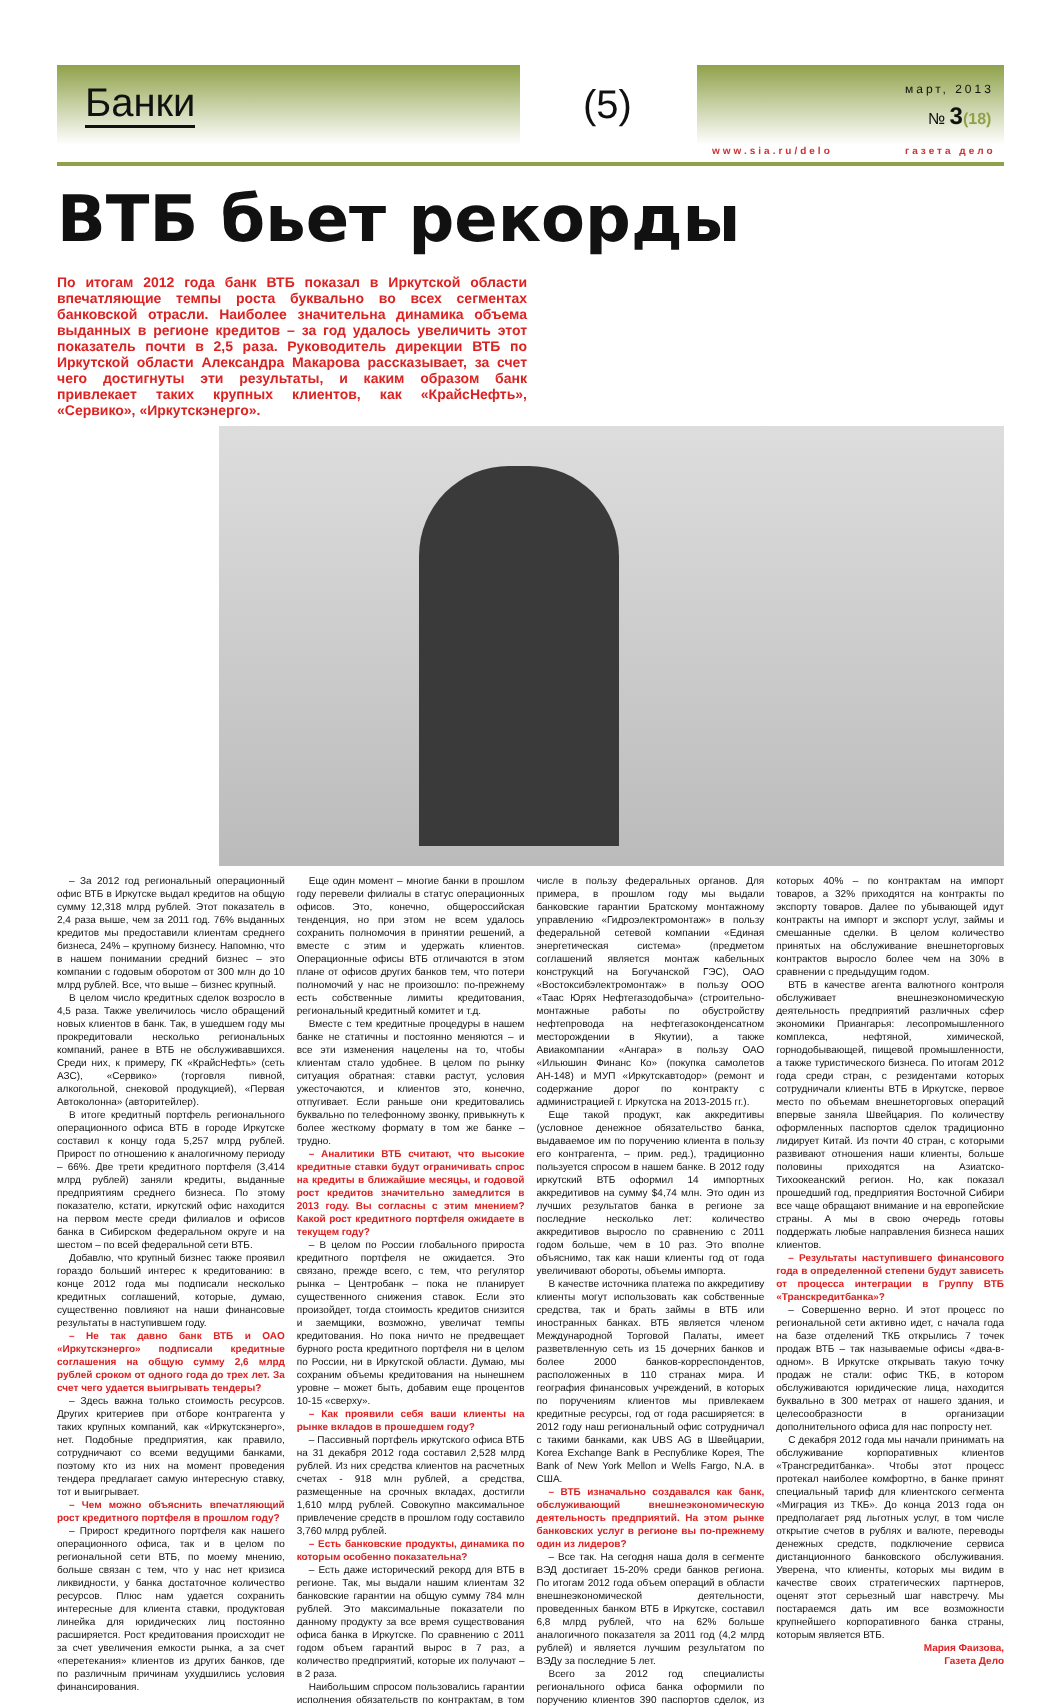Банки (5) март, 2013
№ 3(18)
www.sia.ru/delo газета дело
ВТБ бьет рекорды
По итогам 2012 года банк ВТБ показал в Иркутской области впечатляющие темпы роста буквально во всех сегментах банковской отрасли. Наиболее значительна динамика объема выданных в регионе кредитов – за год удалось увеличить этот показатель почти в 2,5 раза. Руководитель дирекции ВТБ по Иркутской области Александра Макарова рассказывает, за счет чего достигнуты эти результаты, и каким образом банк привлекает таких крупных клиентов, как «КрайсНефть», «Сервико», «Иркутскэнерго».
– За 2012 год региональный операционный офис ВТБ в Иркутске выдал кредитов на общую сумму 12,318 млрд рублей. Этот показатель в 2,4 раза выше, чем за 2011 год. 76% выданных кредитов мы предоставили клиентам среднего бизнеса, 24% – крупному бизнесу. Напомню, что в нашем понимании средний бизнес – это компании с годовым оборотом от 300 млн до 10 млрд рублей. Все, что выше – бизнес крупный.
В целом число кредитных сделок возросло в 4,5 раза. Также увеличилось число обращений новых клиентов в банк. Так, в ушедшем году мы прокредитовали несколько региональных компаний, ранее в ВТБ не обслуживавшихся. Среди них, к примеру, ГК «КрайсНефть» (сеть АЗС), «Сервико» (торговля пивной, алкогольной, снековой продукцией), «Первая Автоколонна» (авторитейлер).
В итоге кредитный портфель регионального операционного офиса ВТБ в городе Иркутске составил к концу года 5,257 млрд рублей. Прирост по отношению к аналогичному периоду – 66%. Две трети кредитного портфеля (3,414 млрд рублей) заняли кредиты, выданные предприятиям среднего бизнеса. По этому показателю, кстати, иркутский офис находится на первом месте среди филиалов и офисов банка в Сибирском федеральном округе и на шестом – по всей федеральной сети ВТБ.
Добавлю, что крупный бизнес также проявил гораздо больший интерес к кредитованию: в конце 2012 года мы подписали несколько кредитных соглашений, которые, думаю, существенно повлияют на наши финансовые результаты в наступившем году.
– Не так давно банк ВТБ и ОАО «Иркутскэнерго» подписали кредитные соглашения на общую сумму 2,6 млрд рублей сроком от одного года до трех лет. За счет чего удается выигрывать тендеры?
– Здесь важна только стоимость ресурсов. Других критериев при отборе контрагента у таких крупных компаний, как «Иркутскэнерго», нет. Подобные предприятия, как правило, сотрудничают со всеми ведущими банками, поэтому кто из них на момент проведения тендера предлагает самую интересную ставку, тот и выигрывает.
– Чем можно объяснить впечатляющий рост кредитного портфеля в прошлом году?
– Прирост кредитного портфеля как нашего операционного офиса, так и в целом по региональной сети ВТБ, по моему мнению, больше связан с тем, что у нас нет кризиса ликвидности, у банка доста­точное количество ресурсов. Плюс нам удается сохранить интересные для клиента ставки, продуктовая линейка для юридических лиц постоянно расширяется. Рост кредитования происходит не за счет увеличения емкости рынка, а за счет «перетекания» клиентов из других банков, где по различным причинам ухудшились условия финансирования.
Еще один момент – многие банки в прошлом году перевели филиалы в статус операционных офисов. Это, конечно, общероссийская тенденция, но при этом не всем удалось сохранить полномочия в принятии решений, а вместе с этим и удержать клиентов. Операционные офисы ВТБ отличаются в этом плане от офисов других банков тем, что потери полномочий у нас не произошло: по-прежнему есть собственные лимиты кредитования, региональный кредитный комитет и т.д.
Вместе с тем кредитные процедуры в нашем банке не статичны и постоянно меняются – и все эти изменения нацелены на то, чтобы клиентам стало удобнее. В целом по рынку ситуация обратная: ставки растут, условия ужесточаются, и клиентов это, конечно, отпугивает. Если раньше они кредитовались буквально по телефонному звонку, привыкнуть к более жесткому формату в том же банке – трудно.
– Аналитики ВТБ считают, что высокие кредитные ставки будут ограничивать спрос на кредиты в ближайшие месяцы, и годовой рост кредитов значительно замедлится в 2013 году. Вы согласны с этим мнением? Какой рост кредитного портфеля ожидаете в текущем году?
– В целом по России глобального прироста кредитного портфеля не ожидается. Это связано, прежде всего, с тем, что регулятор рынка – Центробанк – пока не планирует существенного снижения ставок. Если это произойдет, тогда стоимость кредитов снизится и заемщики, возможно, увеличат темпы кредитования. Но пока ничто не предвещает бурного роста кредитного портфеля ни в целом по России, ни в Иркутской области. Думаю, мы сохраним объемы кредитования на нынешнем уровне – может быть, добавим еще процентов 10-15 «сверху».
– Как проявили себя ваши клиенты на рынке вкладов в прошедшем году?
– Пассивный портфель иркутского офиса ВТБ на 31 декабря 2012 года составил 2,528 млрд рублей. Из них средства клиентов на расчетных счетах - 918 млн рублей, а средства, размещенные на срочных вкладах, достигли 1,610 млрд рублей. Совокупно максимальное привлечение средств в прошлом году составило 3,760 млрд рублей.
– Есть банковские продукты, динамика по которым особенно показательна?
– Есть даже исторический рекорд для ВТБ в регионе. Так, мы выдали нашим клиентам 32 банковские гарантии на общую сумму 784 млн рублей. Это максимальные показатели по данному продукту за все время существования офиса банка в Иркутске. По сравнению с 2011 годом объем гарантий вырос в 7 раз, а количество предприятий, которые их получают – в 2 раза.
Наибольшим спросом пользовались гарантии исполнения обязательств по контрактам, в том числе в пользу федеральных органов. Для примера, в прошлом году мы выдали банковские гарантии Братскому монтажному управлению «Гидроэлектромонтаж» в пользу федеральной сетевой компании «Единая энергетическая система» (предметом соглашений является монтаж кабельных конструкций на Богучанской ГЭС), ОАО «Востоксибэлектромонтаж» в пользу ООО «Таас Юрях Нефтегазодобыча» (строительно-монтажные работы по обустройству нефтепровода на нефтегазоконденсатном месторождении в Якутии), а также Авиакомпании «Ангара» в пользу ОАО «Ильюшин Финанс Ко» (покупка самолетов АН-148) и МУП «Иркутскавтодор» (ремонт и содержание дорог по контракту с администрацией г. Иркутска на 2013-2015 гг.).
Еще такой продукт, как аккредитивы (условное денежное обязательство банка, выдаваемое им по поручению клиента в пользу его контрагента, – прим. ред.), традиционно пользуется спросом в нашем банке. В 2012 году иркутский ВТБ оформил 14 импортных аккредитивов на сумму $4,74 млн. Это один из лучших результатов банка в регионе за последние несколько лет: количество аккредитивов выросло по сравнению с 2011 годом больше, чем в 10 раз. Это вполне объяснимо, так как наши клиенты год от года увеличивают обороты, объемы импорта.
В качестве источника платежа по аккредитиву клиенты могут использовать как собственные средства, так и брать займы в ВТБ или иностранных банках. ВТБ является членом Международной Торговой Палаты, имеет разветвленную сеть из 15 дочерних банков и более 2000 банков-корреспондентов, расположенных в 110 странах мира. И география финансовых учреждений, в которых по поручениям клиентов мы привлекаем кредитные ресурсы, год от года расширяется: в 2012 году наш региональный офис сотрудничал с такими банками, как UBS AG в Швейцарии, Korea Exchange Bank в Республике Корея, The Bank of New York Mellon и Wells Fargo, N.A. в США.
– ВТБ изначально создавался как банк, обслуживающий внешнеэкономическую деятельность предприятий. На этом рынке банковских услуг в регионе вы по-прежнему один из лидеров?
– Все так. На сегодня наша доля в сегменте ВЭД достигает 15-20% среди банков региона. По итогам 2012 года объем операций в области внешнеэкономической деятельности, проведенных банком ВТБ в Иркутске, составил 6,8 млрд рублей, что на 62% больше аналогичного показателя за 2011 год (4,2 млрд рублей) и является лучшим результатом по ВЭДу за последние 5 лет.
Всего за 2012 год специалисты регионального офиса банка оформили по поручению клиентов 390 паспортов сделок, из которых 40% – по контрактам на импорт товаров, а 32% приходятся на контракты по экспорту товаров. Далее по убывающей идут контракты на импорт и экспорт услуг, займы и смешанные сделки. В целом количество принятых на обслуживание внешнеторговых контрактов выросло более чем на 30% в сравнении с предыдущим годом.
ВТБ в качестве агента валютного контроля обслуживает внешнеэкономическую деятельность предприятий различных сфер экономики Приангарья: лесопромышленного комплекса, нефтяной, химической, горнодобывающей, пищевой промышленности, а также туристического бизнеса. По итогам 2012 года среди стран, с резидентами которых сотрудничали клиенты ВТБ в Иркутске, первое место по объемам внешнеторговых операций впервые заняла Швейцария. По количеству оформленных паспортов сделок традиционно лидирует Китай. Из почти 40 стран, с которыми развивают отношения наши клиенты, больше половины приходятся на Азиатско-Тихоокеанский регион. Но, как показал прошедший год, предприятия Восточной Сибири все чаще обращают внимание и на европейские страны. А мы в свою очередь готовы поддержать любые направления бизнеса наших клиентов.
– Результаты наступившего финансового года в определенной степени будут зависеть от процесса интеграции в Группу ВТБ «Транскредитбанка»?
– Совершенно верно. И этот процесс по региональной сети активно идет, с начала года на базе отделений ТКБ открылись 7 точек продаж ВТБ – так называемые офисы «два-в-одном». В Иркутске открывать такую точку продаж не стали: офис ТКБ, в котором обслуживаются юридические лица, находится буквально в 300 метрах от нашего здания, и целесообразности в организации дополнительного офиса для нас попросту нет.
С декабря 2012 года мы начали принимать на обслуживание корпоративных клиентов «Трансгредитбанка». Чтобы этот процесс протекал наиболее комфортно, в банке принят специальный тариф для клиентского сегмента «Миграция из ТКБ». До конца 2013 года он предполагает ряд льготных услуг, в том числе открытие счетов в рублях и валюте, переводы денежных средств, подключение сервиса дистанционного банковского обслуживания. Уверена, что клиенты, которых мы видим в качестве своих стратегических партнеров, оценят этот серьезный шаг навстречу. Мы постараемся дать им все возможности крупнейшего корпоративного банка страны, которым является ВТБ.
Мария Фаизова,
Газета Дело